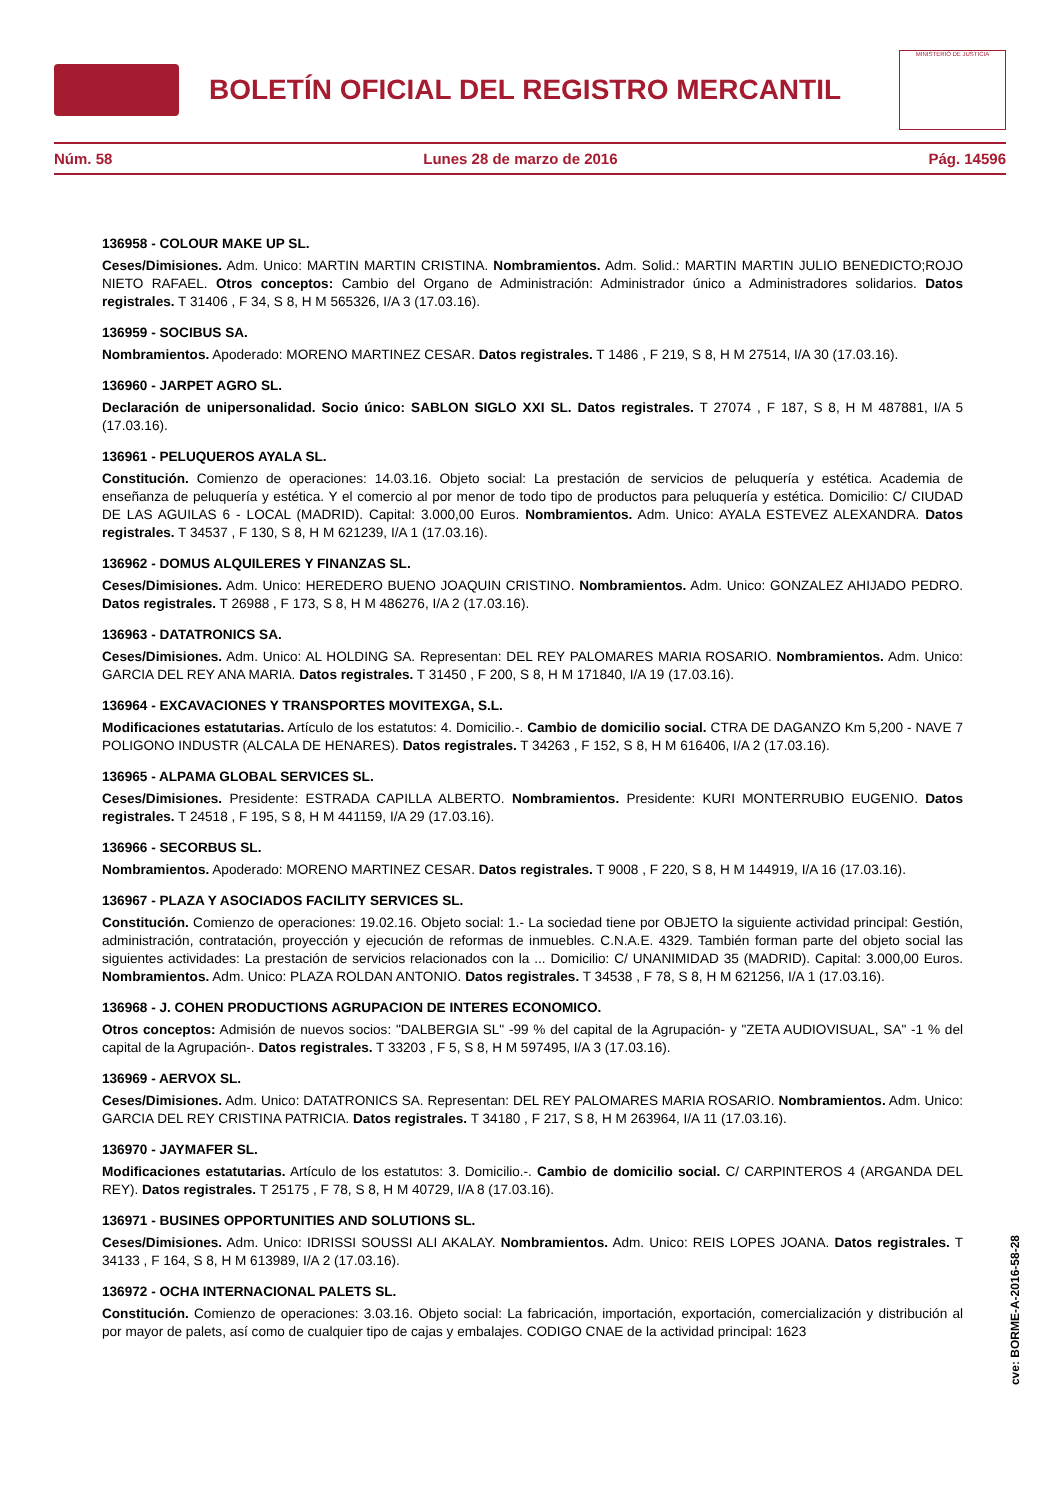BOLETÍN OFICIAL DEL REGISTRO MERCANTIL
MINISTERIO DE JUSTICIA
Núm. 58 Lunes 28 de marzo de 2016 Pág. 14596
136958 - COLOUR MAKE UP SL.
Ceses/Dimisiones. Adm. Unico: MARTIN MARTIN CRISTINA. Nombramientos. Adm. Solid.: MARTIN MARTIN JULIO BENEDICTO;ROJO NIETO RAFAEL. Otros conceptos: Cambio del Organo de Administración: Administrador único a Administradores solidarios. Datos registrales. T 31406 , F 34, S 8, H M 565326, I/A 3 (17.03.16).
136959 - SOCIBUS SA.
Nombramientos. Apoderado: MORENO MARTINEZ CESAR. Datos registrales. T 1486 , F 219, S 8, H M 27514, I/A 30 (17.03.16).
136960 - JARPET AGRO SL.
Declaración de unipersonalidad. Socio único: SABLON SIGLO XXI SL. Datos registrales. T 27074 , F 187, S 8, H M 487881, I/A 5 (17.03.16).
136961 - PELUQUEROS AYALA SL.
Constitución. Comienzo de operaciones: 14.03.16. Objeto social: La prestación de servicios de peluquería y estética. Academia de enseñanza de peluquería y estética. Y el comercio al por menor de todo tipo de productos para peluquería y estética. Domicilio: C/ CIUDAD DE LAS AGUILAS 6 - LOCAL (MADRID). Capital: 3.000,00 Euros. Nombramientos. Adm. Unico: AYALA ESTEVEZ ALEXANDRA. Datos registrales. T 34537 , F 130, S 8, H M 621239, I/A 1 (17.03.16).
136962 - DOMUS ALQUILERES Y FINANZAS SL.
Ceses/Dimisiones. Adm. Unico: HEREDERO BUENO JOAQUIN CRISTINO. Nombramientos. Adm. Unico: GONZALEZ AHIJADO PEDRO. Datos registrales. T 26988 , F 173, S 8, H M 486276, I/A 2 (17.03.16).
136963 - DATATRONICS SA.
Ceses/Dimisiones. Adm. Unico: AL HOLDING SA. Representan: DEL REY PALOMARES MARIA ROSARIO. Nombramientos. Adm. Unico: GARCIA DEL REY ANA MARIA. Datos registrales. T 31450 , F 200, S 8, H M 171840, I/A 19 (17.03.16).
136964 - EXCAVACIONES Y TRANSPORTES MOVITEXGA, S.L.
Modificaciones estatutarias. Artículo de los estatutos: 4. Domicilio.-. Cambio de domicilio social. CTRA DE DAGANZO Km 5,200 - NAVE 7 POLIGONO INDUSTR (ALCALA DE HENARES). Datos registrales. T 34263 , F 152, S 8, H M 616406, I/A 2 (17.03.16).
136965 - ALPAMA GLOBAL SERVICES SL.
Ceses/Dimisiones. Presidente: ESTRADA CAPILLA ALBERTO. Nombramientos. Presidente: KURI MONTERRUBIO EUGENIO. Datos registrales. T 24518 , F 195, S 8, H M 441159, I/A 29 (17.03.16).
136966 - SECORBUS SL.
Nombramientos. Apoderado: MORENO MARTINEZ CESAR. Datos registrales. T 9008 , F 220, S 8, H M 144919, I/A 16 (17.03.16).
136967 - PLAZA Y ASOCIADOS FACILITY SERVICES SL.
Constitución. Comienzo de operaciones: 19.02.16. Objeto social: 1.- La sociedad tiene por OBJETO la siguiente actividad principal: Gestión, administración, contratación, proyección y ejecución de reformas de inmuebles. C.N.A.E. 4329. También forman parte del objeto social las siguientes actividades: La prestación de servicios relacionados con la ... Domicilio: C/ UNANIMIDAD 35 (MADRID). Capital: 3.000,00 Euros. Nombramientos. Adm. Unico: PLAZA ROLDAN ANTONIO. Datos registrales. T 34538 , F 78, S 8, H M 621256, I/A 1 (17.03.16).
136968 - J. COHEN PRODUCTIONS AGRUPACION DE INTERES ECONOMICO.
Otros conceptos: Admisión de nuevos socios: "DALBERGIA SL" -99 % del capital de la Agrupación- y "ZETA AUDIOVISUAL, SA" -1 % del capital de la Agrupación-. Datos registrales. T 33203 , F 5, S 8, H M 597495, I/A 3 (17.03.16).
136969 - AERVOX SL.
Ceses/Dimisiones. Adm. Unico: DATATRONICS SA. Representan: DEL REY PALOMARES MARIA ROSARIO. Nombramientos. Adm. Unico: GARCIA DEL REY CRISTINA PATRICIA. Datos registrales. T 34180 , F 217, S 8, H M 263964, I/A 11 (17.03.16).
136970 - JAYMAFER SL.
Modificaciones estatutarias. Artículo de los estatutos: 3. Domicilio.-. Cambio de domicilio social. C/ CARPINTEROS 4 (ARGANDA DEL REY). Datos registrales. T 25175 , F 78, S 8, H M 40729, I/A 8 (17.03.16).
136971 - BUSINES OPPORTUNITIES AND SOLUTIONS SL.
Ceses/Dimisiones. Adm. Unico: IDRISSI SOUSSI ALI AKALAY. Nombramientos. Adm. Unico: REIS LOPES JOANA. Datos registrales. T 34133 , F 164, S 8, H M 613989, I/A 2 (17.03.16).
136972 - OCHA INTERNACIONAL PALETS SL.
Constitución. Comienzo de operaciones: 3.03.16. Objeto social: La fabricación, importación, exportación, comercialización y distribución al por mayor de palets, así como de cualquier tipo de cajas y embalajes. CODIGO CNAE de la actividad principal: 1623
cve: BORME-A-2016-58-28